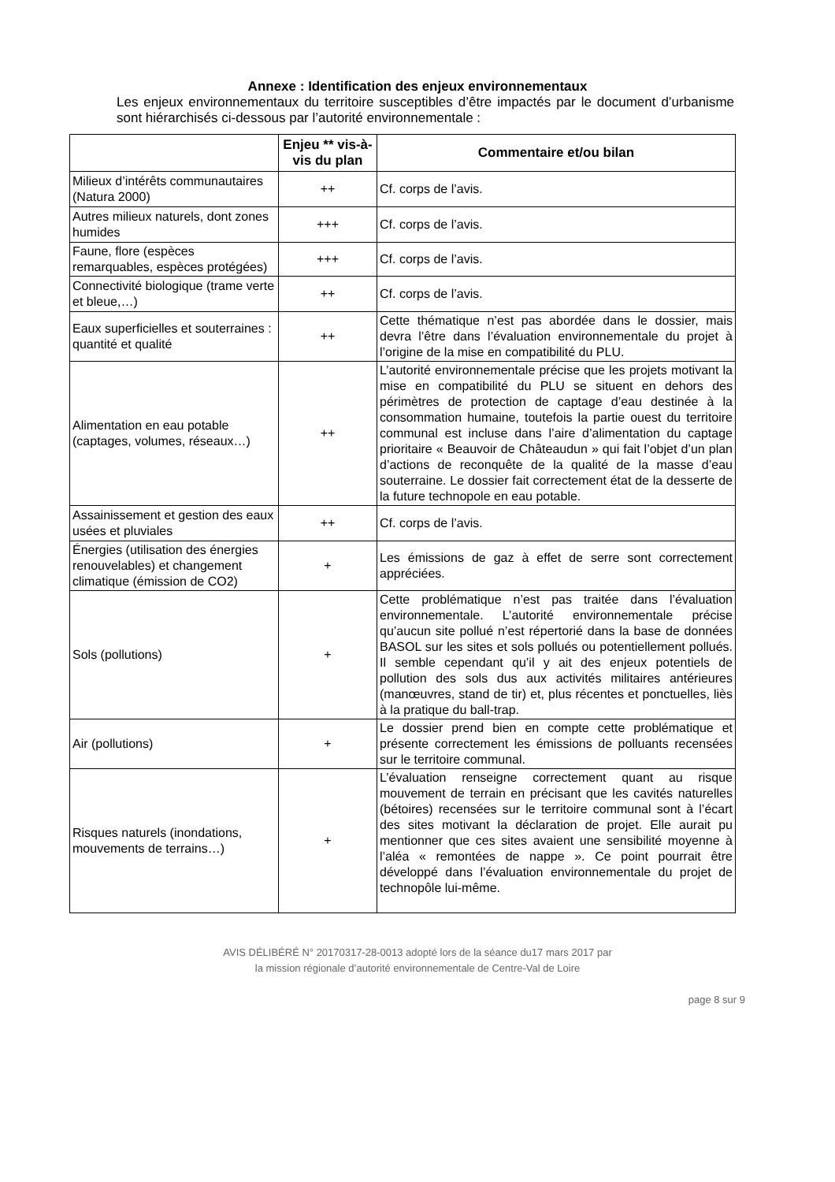Annexe : Identification des enjeux environnementaux
Les enjeux environnementaux du territoire susceptibles d’être impactés par le document d’urbanisme sont hiérarchisés ci-dessous par l’autorité environnementale :
| | Enjeu ** vis-à-vis du plan | Commentaire et/ou bilan |
| --- | --- | --- |
| Milieux d’intérêts communautaires (Natura 2000) | ++ | Cf. corps de l’avis. |
| Autres milieux naturels, dont zones humides | +++ | Cf. corps de l’avis. |
| Faune, flore (espèces remarquables, espèces protégées) | +++ | Cf. corps de l’avis. |
| Connectivité biologique (trame verte et bleue,…) | ++ | Cf. corps de l’avis. |
| Eaux superficielles et souterraines : quantité et qualité | ++ | Cette thématique n’est pas abordée dans le dossier, mais devra l’être dans l’évaluation environnementale du projet à l’origine de la mise en compatibilité du PLU. |
| Alimentation en eau potable (captages, volumes, réseaux…) | ++ | L’autorité environnementale précise que les projets motivant la mise en compatibilité du PLU se situent en dehors des périmètres de protection de captage d’eau destinée à la consommation humaine, toutefois la partie ouest du territoire communal est incluse dans l’aire d’alimentation du captage prioritaire « Beauvoir de Châteaudun » qui fait l’objet d’un plan d’actions de reconquête de la qualité de la masse d’eau souterraine. Le dossier fait correctement état de la desserte de la future technopole en eau potable. |
| Assainissement et gestion des eaux usées et pluviales | ++ | Cf. corps de l’avis. |
| Énergies (utilisation des énergies renouvelables) et changement climatique (émission de CO2) | + | Les émissions de gaz à effet de serre sont correctement appréciées. |
| Sols (pollutions) | + | Cette problématique n’est pas traitée dans l’évaluation environnementale. L’autorité environnementale précise qu’aucun site pollué n’est répertorié dans la base de données BASOL sur les sites et sols pollués ou potentiellement pollués. Il semble cependant qu’il y ait des enjeux potentiels de pollution des sols dus aux activités militaires antérieures (manœuvres, stand de tir) et, plus récentes et ponctuelles, liès à la pratique du ball-trap. |
| Air (pollutions) | + | Le dossier prend bien en compte cette problématique et présente correctement les émissions de polluants recensées sur le territoire communal. |
| Risques naturels (inondations, mouvements de terrains…) | + | L’évaluation renseigne correctement quant au risque mouvement de terrain en précisant que les cavités naturelles (bétoires) recensées sur le territoire communal sont à l’écart des sites motivant la déclaration de projet. Elle aurait pu mentionner que ces sites avaient une sensibilité moyenne à l’aléa « remontées de nappe ». Ce point pourrait être développé dans l’évaluation environnementale du projet de technopôle lui-même. |
AVIS DÉLIBÉRÉ N° 20170317-28-0013 adopté lors de la séance du17 mars 2017 par
la mission régionale d’autorité environnementale de Centre-Val de Loire
page 8 sur 9